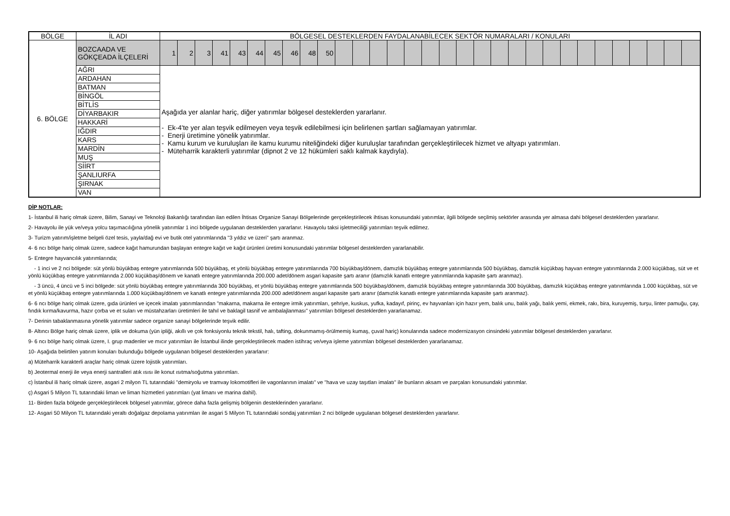| BÖLGE | İL ADI | BÖLGESEL DESTEKLERDEN FAYDALANABİLECEK SEKTÖR NUMARALARI / KONULARI | | | | | | | | | | | | | | | | | | | | | | | | | | | | | | |
| --- | --- | --- | --- | --- | --- | --- | --- | --- | --- | --- | --- | --- | --- | --- | --- | --- | --- | --- | --- | --- | --- | --- | --- | --- | --- | --- | --- | --- | --- | --- | --- | --- |
| 6. BÖLGE | BOZCAADA VE GÖKÇEADA İLÇELERİ | 1 | 2 | 3 | 41 | 43 | 44 | 45 | 46 | 48 | 50 | | | | | | | | | | | | | | | | | | | | | |
| | AĞRI | Aşağıda yer alanlar hariç, diğer yatırımlar bölgesel desteklerden yararlanır. - Ek-4'te yer alan teşvik edilmeyen veya teşvik edilebilmesi için belirlenen şartları sağlamayan yatırımlar. - Enerji üretimine yönelik yatırımlar. - Kamu kurum ve kuruluşları ile kamu kurumu niteliğindeki diğer kuruluşlar tarafından gerçekleştirilecek hizmet ve altyapı yatırımları. - Müteharrik karakterli yatırımlar (dipnot 2 ve 12 hükümleri saklı kalmak kaydıyla). | | | | | | | | | | | | | | | | | | | | | | | | | | | | | | |
| | ARDAHAN | | | | | | | | | | | | | | | | | | | | | | | | | | | | | | | |
| | BATMAN | | | | | | | | | | | | | | | | | | | | | | | | | | | | | | | |
| | BİNGÖL | | | | | | | | | | | | | | | | | | | | | | | | | | | | | | | |
| | BİTLİS | | | | | | | | | | | | | | | | | | | | | | | | | | | | | | | |
| | DİYARBAKIR | | | | | | | | | | | | | | | | | | | | | | | | | | | | | | | |
| | HAKKARİ | | | | | | | | | | | | | | | | | | | | | | | | | | | | | | | |
| | IĞDIR | | | | | | | | | | | | | | | | | | | | | | | | | | | | | | | |
| | KARS | | | | | | | | | | | | | | | | | | | | | | | | | | | | | | | |
| | MARDİN | | | | | | | | | | | | | | | | | | | | | | | | | | | | | | | |
| | MUŞ | | | | | | | | | | | | | | | | | | | | | | | | | | | | | | | |
| | SİİRT | | | | | | | | | | | | | | | | | | | | | | | | | | | | | | | |
| | ŞANLIURFA | | | | | | | | | | | | | | | | | | | | | | | | | | | | | | | |
| | ŞIRNAK | | | | | | | | | | | | | | | | | | | | | | | | | | | | | | | |
| | VAN | | | | | | | | | | | | | | | | | | | | | | | | | | | | | | | |
DİP NOTLAR:
1- İstanbul ili hariç olmak üzere, Bilim, Sanayi ve Teknoloji Bakanlığı tarafından ilan edilen İhtisas Organize Sanayi Bölgelerinde gerçekleştirilecek ihtisas konusundaki yatırımlar, ilgili bölgede seçilmiş sektörler arasında yer almasa dahi bölgesel desteklerden yararlanır.
2- Havayolu ile yük ve/veya yolcu taşımacılığına yönelik yatırımlar 1 inci bölgede uygulanan desteklerden yararlanır. Havayolu taksi işletmeciliği yatırımları teşvik edilmez.
3- Turizm yatırım/işletme belgeli özel tesis, yayla/dağ evi ve butik otel yatırımlarında "3 yıldız ve üzeri" şartı aranmaz.
4- 6 ncı bölge hariç olmak üzere, sadece kağıt hamurundan başlayan entegre kağıt ve kağıt ürünleri üretimi konusundaki yatırımlar bölgesel desteklerden yararlanabilir.
5- Entegre hayvancılık yatırımlarında;
- 1 inci ve 2 nci bölgede: süt yönlü büyükbaş entegre yatırımlarında 500 büyükbaş, et yönlü büyükbaş entegre yatırımlarında 700 büyükbaş/dönem, damızlık büyükbaş entegre yatırımlarında 500 büyükbaş, damızlık küçükbaş hayvan entegre yatırımlarında 2.000 küçükbaş, süt ve et yönlü küçükbaş entegre yatırımlarında 2.000 küçükbaş/dönem ve kanatlı entegre yatırımlarında 200.000 adet/dönem asgari kapasite şartı aranır (damızlık kanatlı entegre yatırımlarında kapasite şartı aranmaz).
- 3 üncü, 4 üncü ve 5 inci bölgede: süt yönlü büyükbaş entegre yatırımlarında 300 büyükbaş, et yönlü büyükbaş entegre yatırımlarında 500 büyükbaş/dönem, damızlık büyükbaş entegre yatırımlarında 300 büyükbaş, damızlık küçükbaş entegre yatırımlarında 1.000 küçükbaş, süt ve et yönlü küçükbaş entegre yatırımlarında 1.000 küçükbaş/dönem ve kanatlı entegre yatırımlarında 200.000 adet/dönem asgari kapasite şartı aranır (damızlık kanatlı entegre yatırımlarında kapasite şartı aranmaz).
6- 6 ncı bölge hariç olmak üzere, gıda ürünleri ve içecek imalatı yatırımlarından "makarna, makarna ile entegre irmik yatırımları, şehriye, kuskus, yufka, kadayıf, pirinç, ev hayvanları için hazır yem, balık unu, balık yağı, balık yemi, ekmek, rakı, bira, kuruyemiş, turşu, linter pamuğu, çay, fındık kırma/kavurma, hazır çorba ve et suları ve müstahzarları üretimleri ile tahıl ve baklagil tasnif ve ambalajlanması" yatırımları bölgesel desteklerden yararlanamaz.
7- Derinin tabaklanmasına yönelik yatırımlar sadece organize sanayi bölgelerinde teşvik edilir.
8- Altıncı Bölge hariç olmak üzere, iplik ve dokuma (yün ipliği, akıllı ve çok fonksiyonlu teknik tekstil, halı, tafting, dokunmamış-örülmemiş kumaş, çuval hariç) konularında sadece modernizasyon cinsindeki yatırımlar bölgesel desteklerden yararlanır.
9- 6 ncı bölge hariç olmak üzere, I. grup madenler ve mıcır yatırımları ile İstanbul ilinde gerçekleştirilecek maden istihraç ve/veya işleme yatırımları bölgesel desteklerden yararlanamaz.
10- Aşağıda belirtilen yatırım konuları bulunduğu bölgede uygulanan bölgesel desteklerden yararlanır:
a) Müteharrik karakterli araçlar hariç olmak üzere lojistik yatırımları.
b) Jeotermal enerji ile veya enerji santralleri atık ısısı ile konut ısıtma/soğutma yatırımları.
c) İstanbul ili hariç olmak üzere, asgari 2 milyon TL tutarındaki "demiryolu ve tramvay lokomotifleri ile vagonlarının imalatı" ve "hava ve uzay taşıtları imalatı" ile bunların aksam ve parçaları konusundaki yatırımlar.
ç) Asgari 5 Milyon TL tutarındaki liman ve liman hizmetleri yatırımları (yat limanı ve marina dahil).
11- Birden fazla bölgede gerçekleştirilecek bölgesel yatırımlar, görece daha fazla gelişmiş bölgenin desteklerinden yararlanır.
12- Asgari 50 Milyon TL tutarındaki yeraltı doğalgaz depolama yatırımları ile asgari 5 Milyon TL tutarındaki sondaj yatırımları 2 nci bölgede uygulanan bölgesel desteklerden yararlanır.